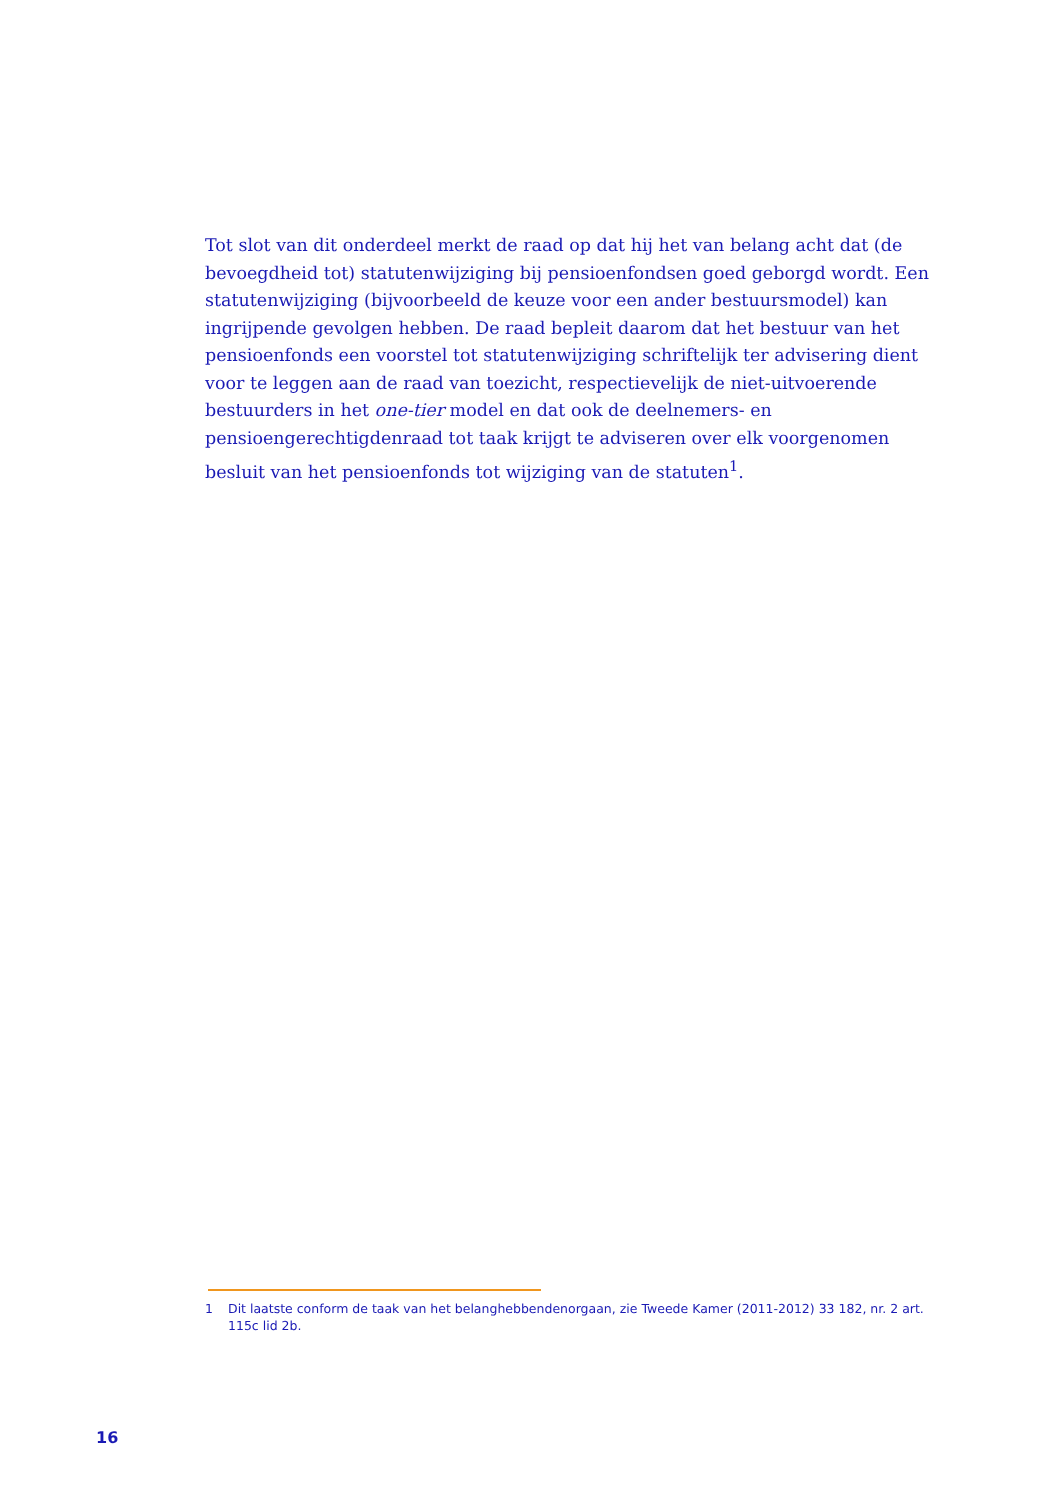Tot slot van dit onderdeel merkt de raad op dat hij het van belang acht dat (de bevoegdheid tot) statutenwijziging bij pensioenfondsen goed geborgd wordt. Een statutenwijziging (bijvoorbeeld de keuze voor een ander bestuursmodel) kan ingrijpende gevolgen hebben. De raad bepleit daarom dat het bestuur van het pensioenfonds een voorstel tot statutenwijziging schriftelijk ter advisering dient voor te leggen aan de raad van toezicht, respectievelijk de niet-uitvoerende bestuurders in het one-tier model en dat ook de deelnemers- en pensioengerechtigdenraad tot taak krijgt te adviseren over elk voorgenomen besluit van het pensioenfonds tot wijziging van de statuten<sup>1</sup>.
1 Dit laatste conform de taak van het belanghebbendenorgaan, zie Tweede Kamer (2011-2012) 33 182, nr. 2 art. 115c lid 2b.
16